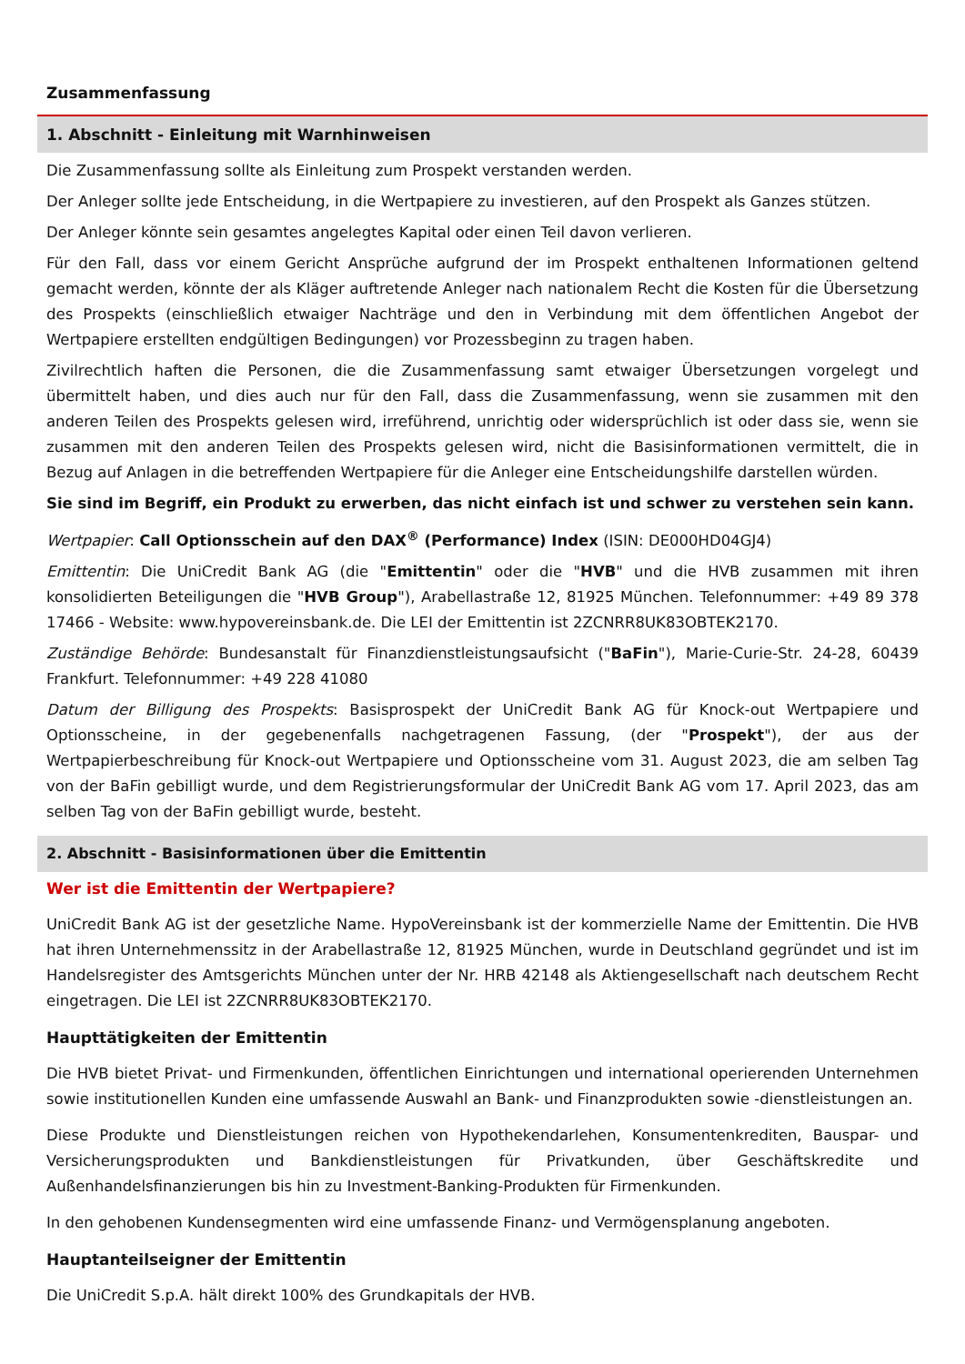Zusammenfassung
1. Abschnitt - Einleitung mit Warnhinweisen
Die Zusammenfassung sollte als Einleitung zum Prospekt verstanden werden.
Der Anleger sollte jede Entscheidung, in die Wertpapiere zu investieren, auf den Prospekt als Ganzes stützen.
Der Anleger könnte sein gesamtes angelegtes Kapital oder einen Teil davon verlieren.
Für den Fall, dass vor einem Gericht Ansprüche aufgrund der im Prospekt enthaltenen Informationen geltend gemacht werden, könnte der als Kläger auftretende Anleger nach nationalem Recht die Kosten für die Übersetzung des Prospekts (einschließlich etwaiger Nachträge und den in Verbindung mit dem öffentlichen Angebot der Wertpapiere erstellten endgültigen Bedingungen) vor Prozessbeginn zu tragen haben.
Zivilrechtlich haften die Personen, die die Zusammenfassung samt etwaiger Übersetzungen vorgelegt und übermittelt haben, und dies auch nur für den Fall, dass die Zusammenfassung, wenn sie zusammen mit den anderen Teilen des Prospekts gelesen wird, irreführend, unrichtig oder widersprüchlich ist oder dass sie, wenn sie zusammen mit den anderen Teilen des Prospekts gelesen wird, nicht die Basisinformationen vermittelt, die in Bezug auf Anlagen in die betreffenden Wertpapiere für die Anleger eine Entscheidungshilfe darstellen würden.
Sie sind im Begriff, ein Produkt zu erwerben, das nicht einfach ist und schwer zu verstehen sein kann.
Wertpapier: Call Optionsschein auf den DAX<sup>®</sup> (Performance) Index (ISIN: DE000HD04GJ4)
Emittentin: Die UniCredit Bank AG (die "Emittentin" oder die "HVB" und die HVB zusammen mit ihren konsolidierten Beteiligungen die "HVB Group"), Arabellastraße 12, 81925 München. Telefonnummer: +49 89 378 17466 - Website: www.hypovereinsbank.de. Die LEI der Emittentin ist 2ZCNRR8UK83OBTEK2170.
Zuständige Behörde: Bundesanstalt für Finanzdienstleistungsaufsicht ("BaFin"), Marie-Curie-Str. 24-28, 60439 Frankfurt. Telefonnummer: +49 228 41080
Datum der Billigung des Prospekts: Basisprospekt der UniCredit Bank AG für Knock-out Wertpapiere und Optionsscheine, in der gegebenenfalls nachgetragenen Fassung, (der "Prospekt"), der aus der Wertpapierbeschreibung für Knock-out Wertpapiere und Optionsscheine vom 31. August 2023, die am selben Tag von der BaFin gebilligt wurde, und dem Registrierungsformular der UniCredit Bank AG vom 17. April 2023, das am selben Tag von der BaFin gebilligt wurde, besteht.
2. Abschnitt - Basisinformationen über die Emittentin
Wer ist die Emittentin der Wertpapiere?
UniCredit Bank AG ist der gesetzliche Name. HypoVereinsbank ist der kommerzielle Name der Emittentin. Die HVB hat ihren Unternehmenssitz in der Arabellastraße 12, 81925 München, wurde in Deutschland gegründet und ist im Handelsregister des Amtsgerichts München unter der Nr. HRB 42148 als Aktiengesellschaft nach deutschem Recht eingetragen. Die LEI ist 2ZCNRR8UK83OBTEK2170.
Haupttätigkeiten der Emittentin
Die HVB bietet Privat- und Firmenkunden, öffentlichen Einrichtungen und international operierenden Unternehmen sowie institutionellen Kunden eine umfassende Auswahl an Bank- und Finanzprodukten sowie -dienstleistungen an.
Diese Produkte und Dienstleistungen reichen von Hypothekendarlehen, Konsumentenkrediten, Bauspar- und Versicherungsprodukten und Bankdienstleistungen für Privatkunden, über Geschäftskredite und Außenhandelsfinanzierungen bis hin zu Investment-Banking-Produkten für Firmenkunden.
In den gehobenen Kundensegmenten wird eine umfassende Finanz- und Vermögensplanung angeboten.
Hauptanteilseigner der Emittentin
Die UniCredit S.p.A. hält direkt 100% des Grundkapitals der HVB.